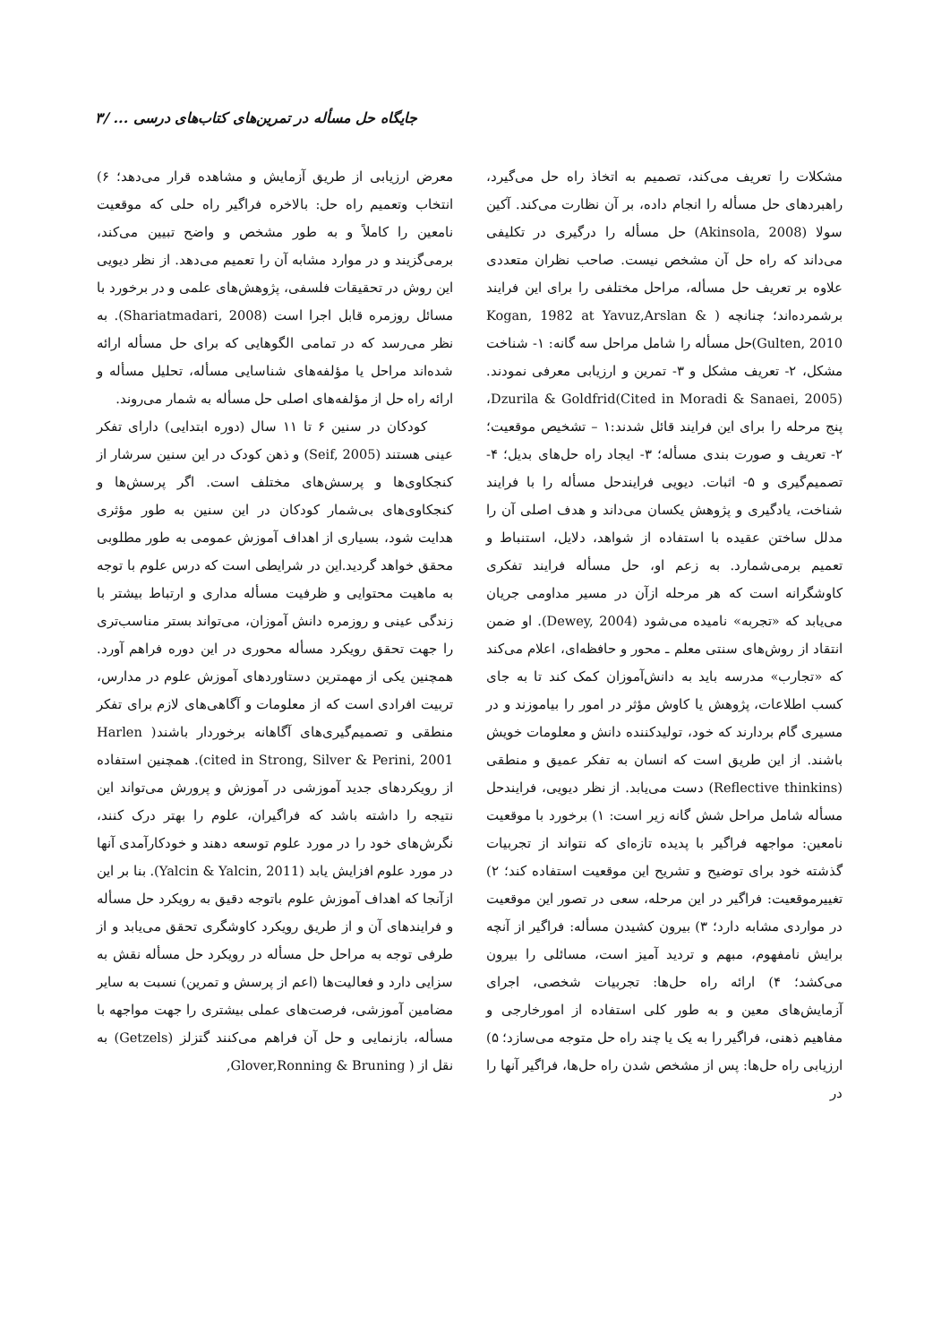جایگاه حل مسأله در تمرین‌های کتاب‌های درسی ... /۳
مشکلات را تعریف می‌کند، تصمیم به اتخاذ راه حل می‌گیرد، راهبردهای حل مسأله را انجام داده، بر آن نظارت می‌کند. آکین سولا (Akinsola, 2008) حل مسأله را درگیری در تکلیفی می‌داند که راه حل آن مشخص نیست. صاحب نظران متعددی علاوه بر تعریف حل مسأله، مراحل مختلفی را برای این فرایند برشمرده‌اند؛ چنانچه ( Kogan, 1982 at Yavuz,Arslan & Gulten, 2010)حل مسأله را شامل مراحل سه گانه: ۱- شناخت مشکل، ۲- تعریف مشکل و ۳- تمرین و ارزیابی معرفی نمودند. Dzurila & Goldfrid(Cited in Moradi & Sanaei, 2005)، پنج مرحله را برای این فرایند قائل شدند:۱ – تشخیص موقعیت؛ ۲- تعریف و صورت بندی مسأله؛ ۳- ایجاد راه حل‌های بدیل؛ ۴- تصمیم‌گیری و ۵- اثبات. دیویی فرایندحل مسأله را با فرایند شناخت، یادگیری و پژوهش یکسان می‌داند و هدف اصلی آن را مدلل ساختن عقیده با استفاده از شواهد، دلایل، استنباط و تعمیم برمی‌شمارد. به زعم او، حل مسأله فرایند تفکری کاوشگرانه است که هر مرحله ازآن در مسیر مداومی جریان می‌یابد که «تجربه» نامیده می‌شود (Dewey, 2004). او ضمن انتقاد از روش‌های سنتی معلم ـ محور و حافظه‌ای، اعلام می‌کند که «تجارب» مدرسه باید به دانش‌آموزان کمک کند تا به جای کسب اطلاعات، پژوهش یا کاوش مؤثر در امور را بیاموزند و در مسیری گام بردارند که خود، تولیدکننده دانش و معلومات خویش باشند. از این طریق است که انسان به تفکر عمیق و منطقی (Reflective thinkins) دست می‌یابد. از نظر دیویی، فرایندحل مسأله شامل مراحل شش گانه زیر است: ۱) برخورد با موقعیت نامعین: مواجهه فراگیر با پدیده تازه‌ای که نتواند از تجربیات گذشته خود برای توضیح و تشریح این موقعیت استفاده کند؛ ۲) تغییرموقعیت: فراگیر در این مرحله، سعی در تصور این موقعیت در مواردی مشابه دارد؛ ۳) بیرون کشیدن مسأله: فراگیر از آنچه برایش نامفهوم، مبهم و تردید آمیز است، مسائلی را بیرون می‌کشد؛ ۴) ارائه راه حل‌ها: تجربیات شخصی، اجرای آزمایش‌های معین و به طور کلی استفاده از امورخارجی و مفاهیم ذهنی، فراگیر را به یک یا چند راه حل متوجه می‌سازد؛ ۵) ارزیابی راه حل‌ها: پس از مشخص شدن راه حل‌ها، فراگیر آنها را در
معرض ارزیابی از طریق آزمایش و مشاهده قرار می‌دهد؛ ۶) انتخاب وتعمیم راه حل: بالاخره فراگیر راه حلی که موقعیت نامعین را کاملاً و به طور مشخص و واضح تبیین می‌کند، برمی‌گزیند و در موارد مشابه آن را تعمیم می‌دهد. از نظر دیویی این روش در تحقیقات فلسفی، پژوهش‌های علمی و در برخورد با مسائل روزمره قابل اجرا است (Shariatmadari, 2008). به نظر می‌رسد که در تمامی الگوهایی که برای حل مسأله ارائه شده‌اند مراحل یا مؤلفه‌های شناسایی مسأله، تحلیل مسأله و ارائه راه حل از مؤلفه‌های اصلی حل مسأله به شمار می‌روند.
کودکان در سنین ۶ تا ۱۱ سال (دوره ابتدایی) دارای تفکر عینی هستند (Seif, 2005) و ذهن کودک در این سنین سرشار از کنجکاوی‌ها و پرسش‌های مختلف است. اگر پرسش‌ها و کنجکاوی‌های بی‌شمار کودکان در این سنین به طور مؤثری هدایت شود، بسیاری از اهداف آموزش عمومی به طور مطلوبی محقق خواهد گردید.این در شرایطی است که درس علوم با توجه به ماهیت محتوایی و ظرفیت مسأله مداری و ارتباط بیشتر با زندگی عینی و روزمره دانش آموزان، می‌تواند بستر مناسب‌تری را جهت تحقق رویکرد مسأله محوری در این دوره فراهم آورد. همچنین یکی از مهمترین دستاوردهای آموزش علوم در مدارس، تربیت افرادی است که از معلومات و آگاهی‌های لازم برای تفکر منطقی و تصمیم‌گیری‌های آگاهانه برخوردار باشند( Harlen cited in Strong, Silver & Perini, 2001). همچنین استفاده از رویکردهای جدید آموزشی در آموزش و پرورش می‌تواند این نتیجه را داشته باشد که فراگیران، علوم را بهتر درک کنند، نگرش‌های خود را در مورد علوم توسعه دهند و خودکارآمدی آنها در مورد علوم افزایش یابد (Yalcin & Yalcin, 2011). بنا بر این ازآنجا که اهداف آموزش علوم باتوجه دقیق به رویکرد حل مسأله و فرایندهای آن و از طریق رویکرد کاوشگری تحقق می‌یابد و از طرفی توجه به مراحل حل مسأله در رویکرد حل مسأله نقش به سزایی دارد و فعالیت‌ها (اعم از پرسش و تمرین) نسبت به سایر مضامین آموزشی، فرصت‌های عملی بیشتری را جهت مواجهه با مسأله، بازنمایی و حل آن فراهم می‌کنند گتزلز (Getzels) به نقل از ( Glover,Ronning & Bruning,